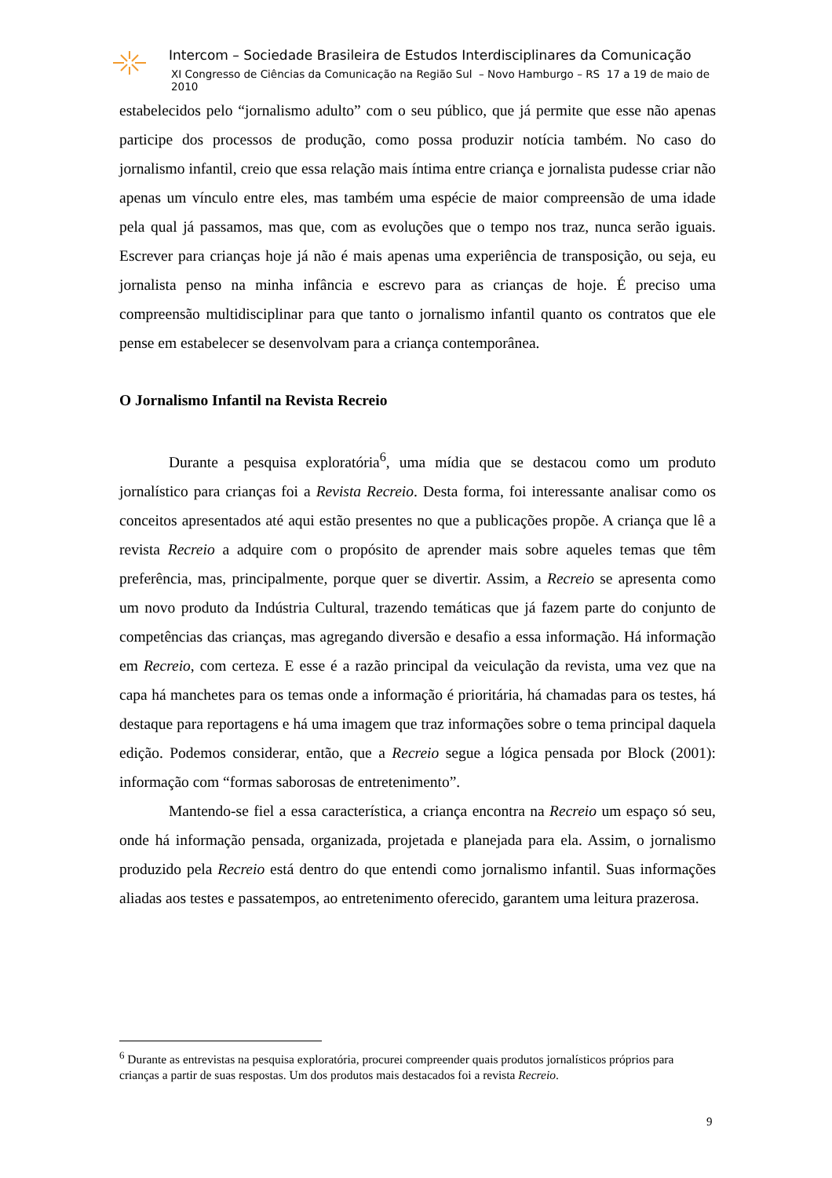Intercom – Sociedade Brasileira de Estudos Interdisciplinares da Comunicação
XI Congresso de Ciências da Comunicação na Região Sul – Novo Hamburgo – RS 17 a 19 de maio de 2010
estabelecidos pelo “jornalismo adulto” com o seu público, que já permite que esse não apenas participe dos processos de produção, como possa produzir notícia também. No caso do jornalismo infantil, creio que essa relação mais íntima entre criança e jornalista pudesse criar não apenas um vínculo entre eles, mas também uma espécie de maior compreensão de uma idade pela qual já passamos, mas que, com as evoluções que o tempo nos traz, nunca serão iguais. Escrever para crianças hoje já não é mais apenas uma experiência de transposição, ou seja, eu jornalista penso na minha infância e escrevo para as crianças de hoje. É preciso uma compreensão multidisciplinar para que tanto o jornalismo infantil quanto os contratos que ele pense em estabelecer se desenvolvam para a criança contemporânea.
O Jornalismo Infantil na Revista Recreio
Durante a pesquisa exploratória<sup>6</sup>, uma mídia que se destacou como um produto jornalístico para crianças foi a Revista Recreio. Desta forma, foi interessante analisar como os conceitos apresentados até aqui estão presentes no que a publicações propõe. A criança que lê a revista Recreio a adquire com o propósito de aprender mais sobre aqueles temas que têm preferência, mas, principalmente, porque quer se divertir. Assim, a Recreio se apresenta como um novo produto da Indústria Cultural, trazendo temáticas que já fazem parte do conjunto de competências das crianças, mas agregando diversão e desafio a essa informação. Há informação em Recreio, com certeza. E esse é a razão principal da veiculação da revista, uma vez que na capa há manchetes para os temas onde a informação é prioritária, há chamadas para os testes, há destaque para reportagens e há uma imagem que traz informações sobre o tema principal daquela edição. Podemos considerar, então, que a Recreio segue a lógica pensada por Block (2001): informação com “formas saborosas de entretenimento”.
Mantendo-se fiel a essa característica, a criança encontra na Recreio um espaço só seu, onde há informação pensada, organizada, projetada e planejada para ela. Assim, o jornalismo produzido pela Recreio está dentro do que entendi como jornalismo infantil. Suas informações aliadas aos testes e passatempos, ao entretenimento oferecido, garantem uma leitura prazerosa.
<sup>6</sup> Durante as entrevistas na pesquisa exploratória, procurei compreender quais produtos jornalísticos próprios para crianças a partir de suas respostas. Um dos produtos mais destacados foi a revista Recreio.
9